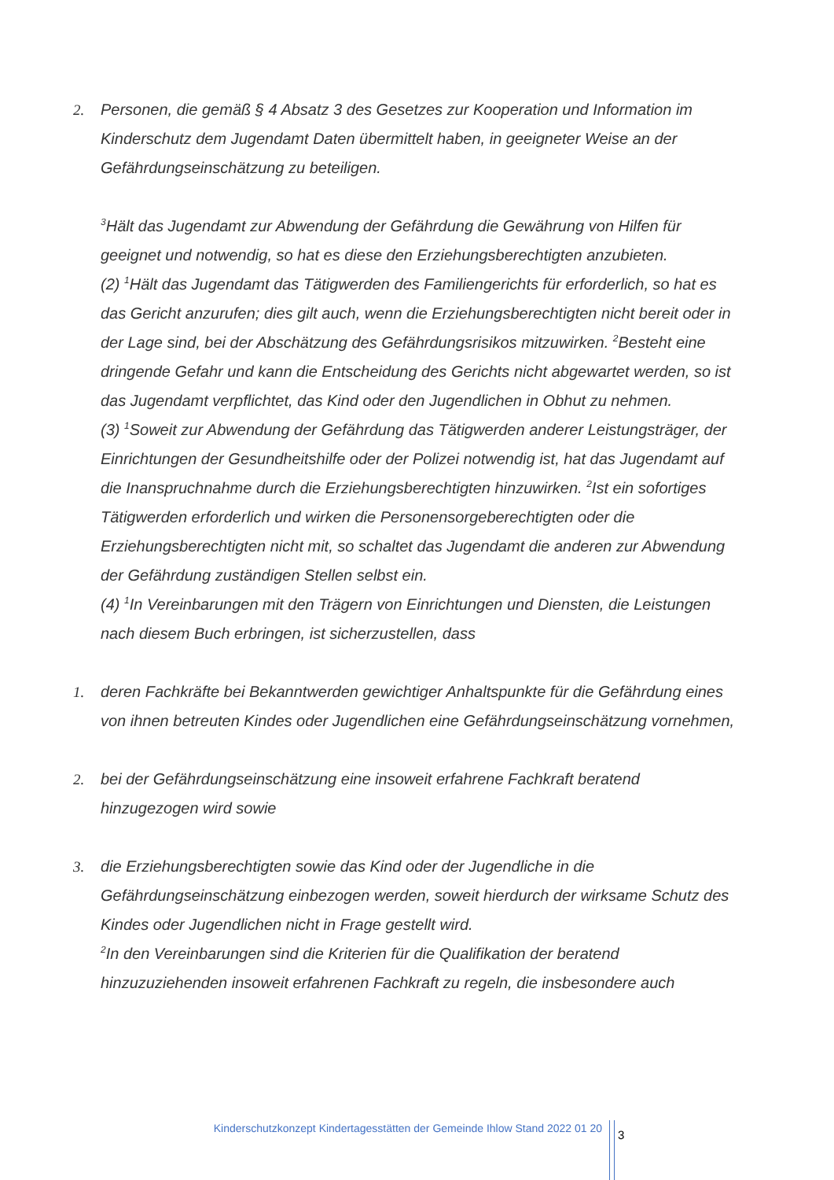2. Personen, die gemäß § 4 Absatz 3 des Gesetzes zur Kooperation und Information im Kinderschutz dem Jugendamt Daten übermittelt haben, in geeigneter Weise an der Gefährdungseinschätzung zu beteiligen.
<sup>3</sup>Hält das Jugendamt zur Abwendung der Gefährdung die Gewährung von Hilfen für geeignet und notwendig, so hat es diese den Erziehungsberechtigten anzubieten.
(2) <sup>1</sup>Hält das Jugendamt das Tätigwerden des Familiengerichts für erforderlich, so hat es das Gericht anzurufen; dies gilt auch, wenn die Erziehungsberechtigten nicht bereit oder in der Lage sind, bei der Abschätzung des Gefährdungsrisikos mitzuwirken. <sup>2</sup>Besteht eine dringende Gefahr und kann die Entscheidung des Gerichts nicht abgewartet werden, so ist das Jugendamt verpflichtet, das Kind oder den Jugendlichen in Obhut zu nehmen.
(3) <sup>1</sup>Soweit zur Abwendung der Gefährdung das Tätigwerden anderer Leistungsträger, der Einrichtungen der Gesundheitshilfe oder der Polizei notwendig ist, hat das Jugendamt auf die Inanspruchnahme durch die Erziehungsberechtigten hinzuwirken. <sup>2</sup>Ist ein sofortiges Tätigwerden erforderlich und wirken die Personensorgeberechtigten oder die Erziehungsberechtigten nicht mit, so schaltet das Jugendamt die anderen zur Abwendung der Gefährdung zuständigen Stellen selbst ein.
(4) <sup>1</sup>In Vereinbarungen mit den Trägern von Einrichtungen und Diensten, die Leistungen nach diesem Buch erbringen, ist sicherzustellen, dass
1. deren Fachkräfte bei Bekanntwerden gewichtiger Anhaltspunkte für die Gefährdung eines von ihnen betreuten Kindes oder Jugendlichen eine Gefährdungseinschätzung vornehmen,
2. bei der Gefährdungseinschätzung eine insoweit erfahrene Fachkraft beratend hinzugezogen wird sowie
3. die Erziehungsberechtigten sowie das Kind oder der Jugendliche in die Gefährdungseinschätzung einbezogen werden, soweit hierdurch der wirksame Schutz des Kindes oder Jugendlichen nicht in Frage gestellt wird.
<sup>2</sup> In den Vereinbarungen sind die Kriterien für die Qualifikation der beratend hinzuzuziehenden insoweit erfahrenen Fachkraft zu regeln, die insbesondere auch
Kinderschutzkonzept Kindertagesstätten der Gemeinde Ihlow Stand 2022 01 20
3